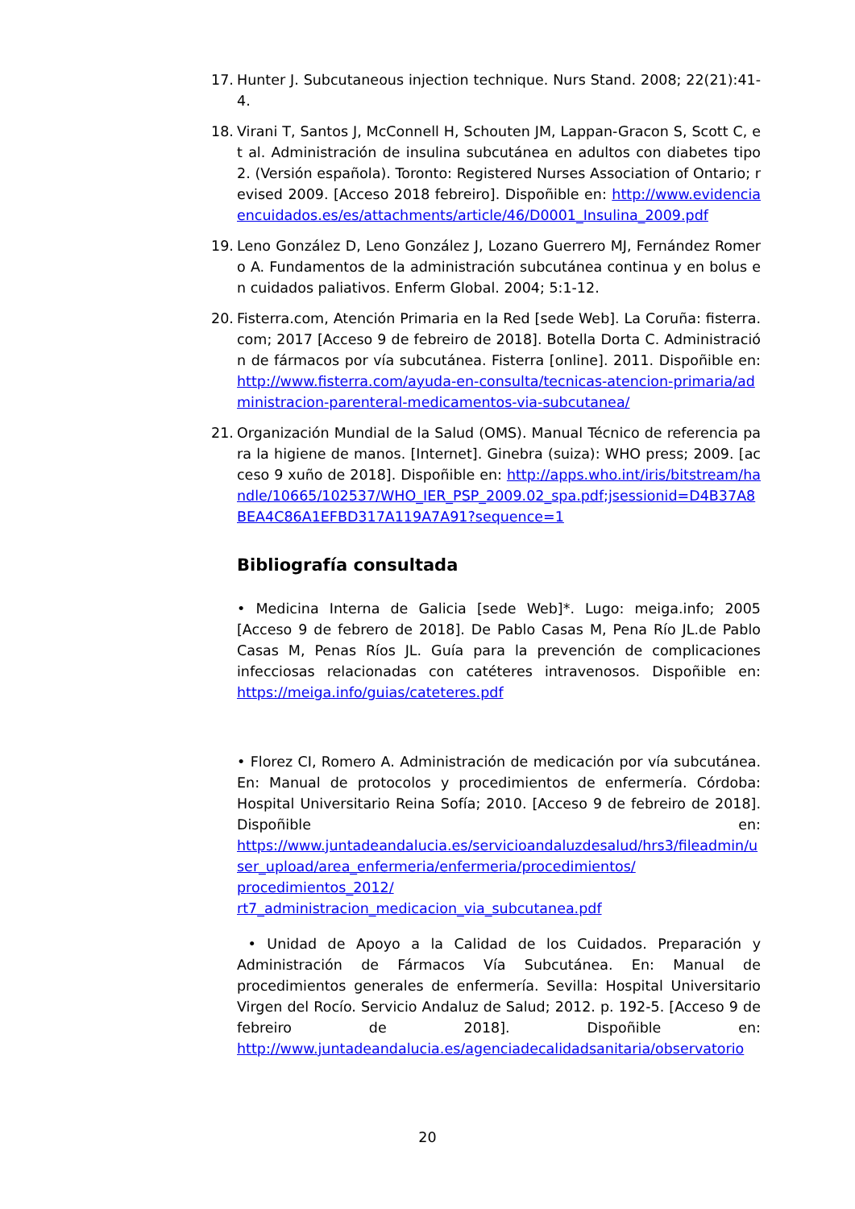17. Hunter J. Subcutaneous injection technique. Nurs Stand. 2008; 22(21):41-4.
18. Virani T, Santos J, McConnell H, Schouten JM, Lappan-Gracon S, Scott C, et al. Administración de insulina subcutánea en adultos con diabetes tipo 2. (Versión española). Toronto: Registered Nurses Association of Ontario; revised 2009. [Acceso 2018 febreiro]. Dispoñible en: http://www.evidenciaencuidados.es/es/attachments/article/46/D0001_Insulina_2009.pdf
19. Leno González D, Leno González J, Lozano Guerrero MJ, Fernández Romero A. Fundamentos de la administración subcutánea continua y en bolus en cuidados paliativos. Enferm Global. 2004; 5:1-12.
20. Fisterra.com, Atención Primaria en la Red [sede Web]. La Coruña: fisterra.com; 2017 [Acceso 9 de febreiro de 2018]. Botella Dorta C. Administración de fármacos por vía subcutánea. Fisterra [online]. 2011. Dispoñible en: http://www.fisterra.com/ayuda-en-consulta/tecnicas-atencion-primaria/administracion-parenteral-medicamentos-via-subcutanea/
21. Organización Mundial de la Salud (OMS). Manual Técnico de referencia para la higiene de manos. [Internet]. Ginebra (suiza): WHO press; 2009. [acceso 9 xuño de 2018]. Dispoñible en: http://apps.who.int/iris/bitstream/handle/10665/102537/WHO_IER_PSP_2009.02_spa.pdf;jsessionid=D4B37A8BEA4C86A1EFBD317A119A7A91?sequence=1
Bibliografía consultada
• Medicina Interna de Galicia [sede Web]*. Lugo: meiga.info; 2005 [Acceso 9 de febrero de 2018]. De Pablo Casas M, Pena Río JL.de Pablo Casas M, Penas Ríos JL. Guía para la prevención de complicaciones infecciosas relacionadas con catéteres intravenosos. Dispoñible en: https://meiga.info/guias/cateteres.pdf
• Florez CI, Romero A. Administración de medicación por vía subcutánea. En: Manual de protocolos y procedimientos de enfermería. Córdoba: Hospital Universitario Reina Sofía; 2010. [Acceso 9 de febreiro de 2018]. Dispoñible en: https://www.juntadeandalucia.es/servicioandaluzdesalud/hrs3/fileadmin/user_upload/area_enfermeria/enfermeria/procedimientos/ procedimientos_2012/ rt7_administracion_medicacion_via_subcutanea.pdf
• Unidad de Apoyo a la Calidad de los Cuidados. Preparación y Administración de Fármacos Vía Subcutánea. En: Manual de procedimientos generales de enfermería. Sevilla: Hospital Universitario Virgen del Rocío. Servicio Andaluz de Salud; 2012. p. 192-5. [Acceso 9 de febreiro de 2018]. Dispoñible en: http://www.juntadeandalucia.es/agenciadecalidadsanitaria/observatorio
20